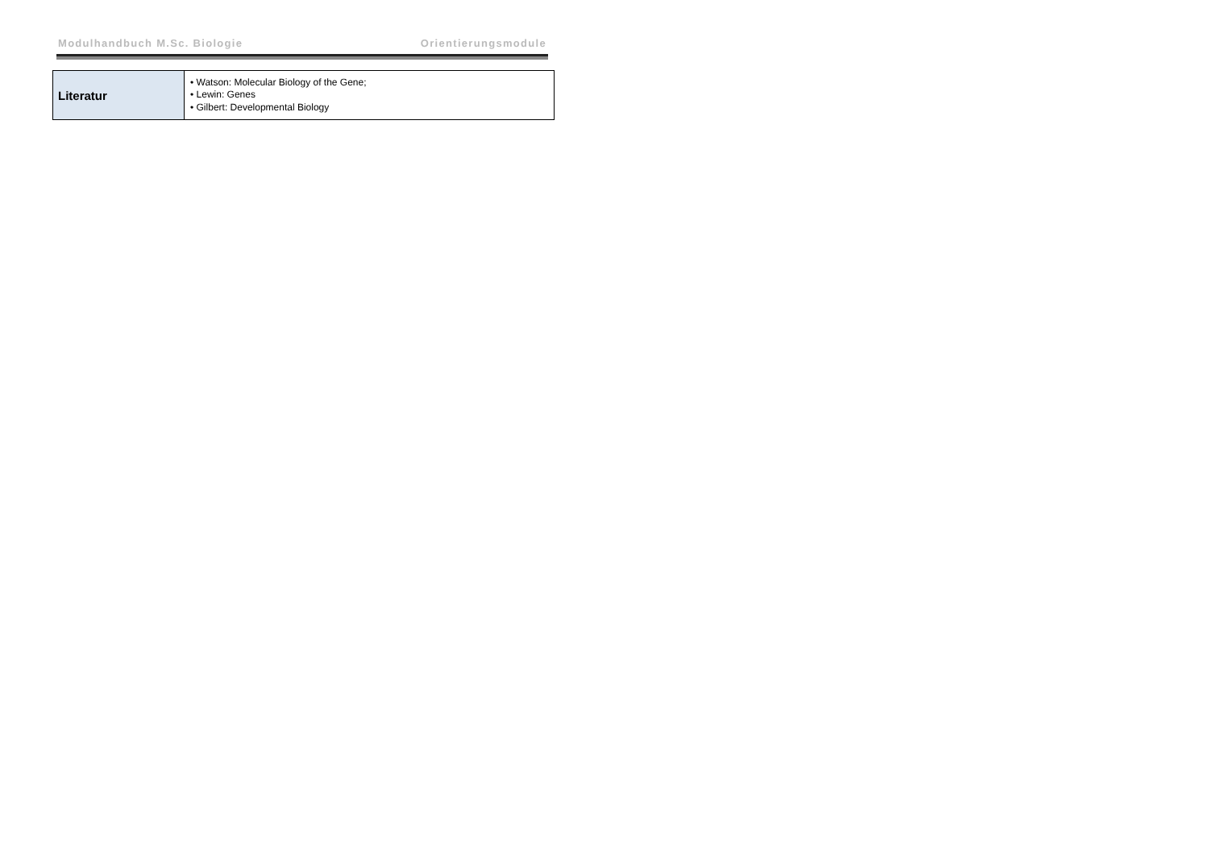Modulhandbuch M.Sc. Biologie Orientierungsmodule
| Literatur | • Watson: Molecular Biology of the Gene; • Lewin: Genes • Gilbert: Developmental Biology |